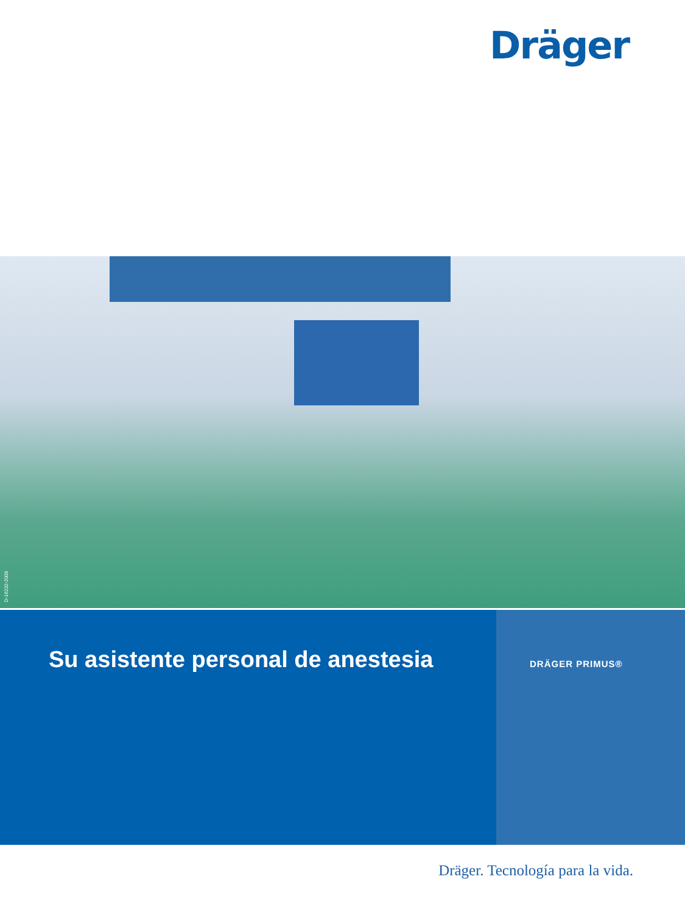Dräger
D-16232-2009
Su asistente personal de anestesia
DRÄGER PRIMUS®
Dräger. Tecnología para la vida.